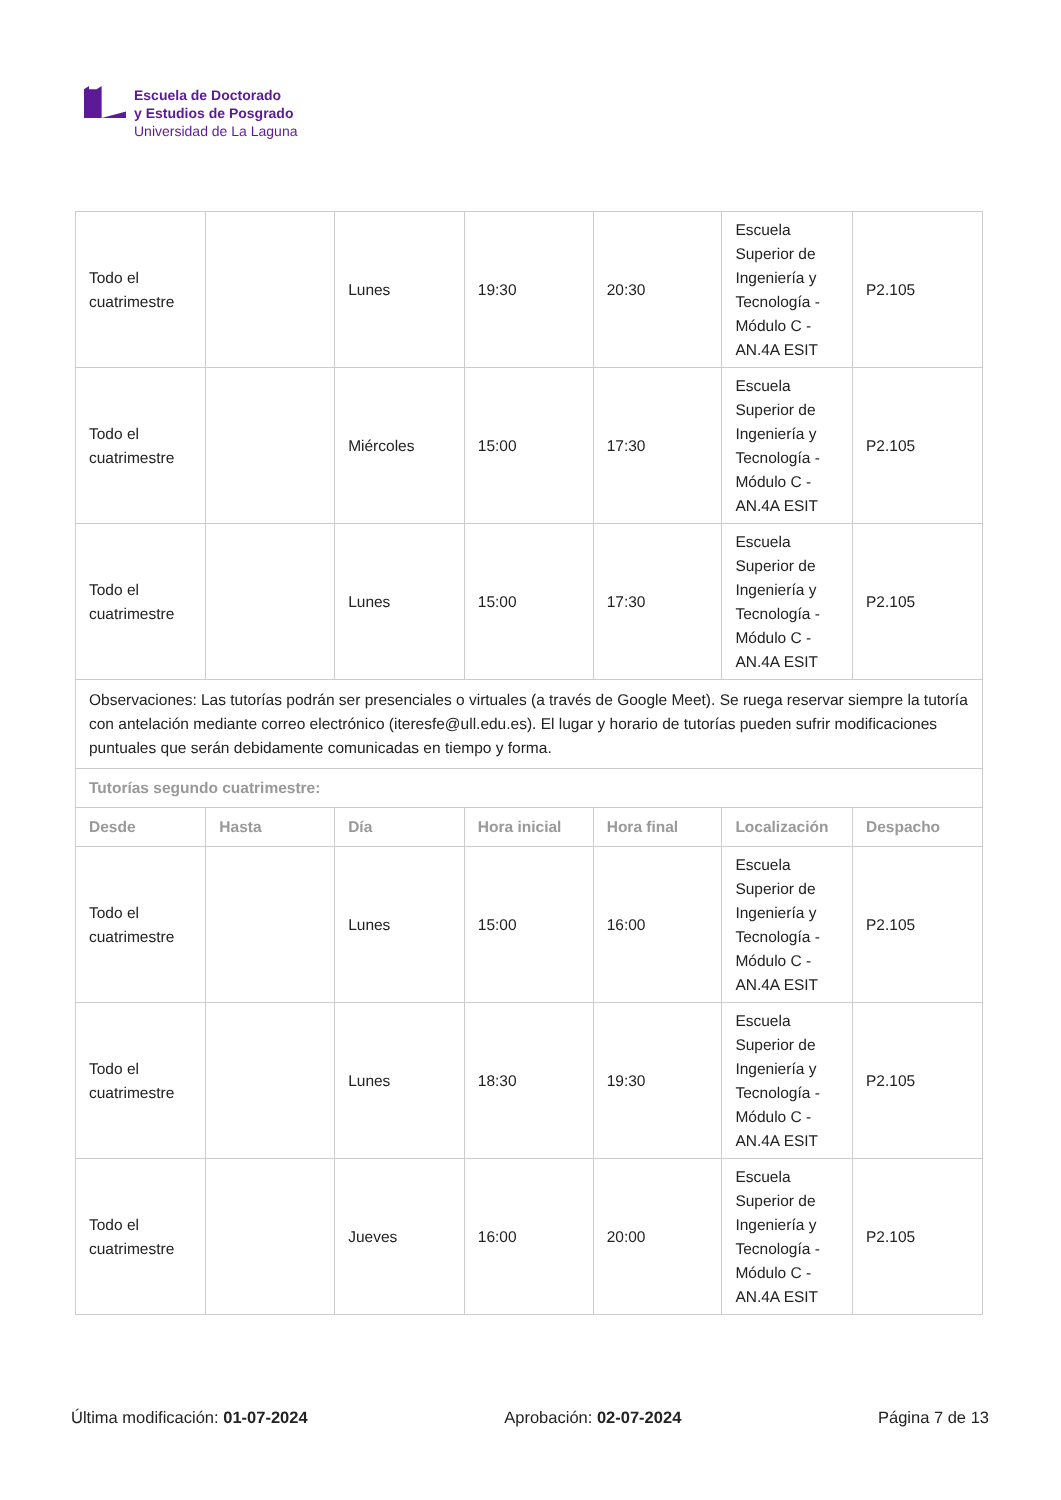Escuela de Doctorado
y Estudios de Posgrado
Universidad de La Laguna
| Todo el cuatrimestre | | Lunes | 19:30 | 20:30 | Escuela Superior de Ingeniería y Tecnología - Módulo C - AN.4A ESIT | P2.105 |
| Todo el cuatrimestre | | Miércoles | 15:00 | 17:30 | Escuela Superior de Ingeniería y Tecnología - Módulo C - AN.4A ESIT | P2.105 |
| Todo el cuatrimestre | | Lunes | 15:00 | 17:30 | Escuela Superior de Ingeniería y Tecnología - Módulo C - AN.4A ESIT | P2.105 |
| Observaciones: Las tutorías podrán ser presenciales o virtuales (a través de Google Meet). Se ruega reservar siempre la tutoría con antelación mediante correo electrónico (iteresfe@ull.edu.es). El lugar y horario de tutorías pueden sufrir modificaciones puntuales que serán debidamente comunicadas en tiempo y forma. | | | | | | |
| Tutorías segundo cuatrimestre: | | | | | | |
| Desde | Hasta | Día | Hora inicial | Hora final | Localización | Despacho |
| Todo el cuatrimestre | | Lunes | 15:00 | 16:00 | Escuela Superior de Ingeniería y Tecnología - Módulo C - AN.4A ESIT | P2.105 |
| Todo el cuatrimestre | | Lunes | 18:30 | 19:30 | Escuela Superior de Ingeniería y Tecnología - Módulo C - AN.4A ESIT | P2.105 |
| Todo el cuatrimestre | | Jueves | 16:00 | 20:00 | Escuela Superior de Ingeniería y Tecnología - Módulo C - AN.4A ESIT | P2.105 |
Última modificación: 01-07-2024 Aprobación: 02-07-2024 Página 7 de 13